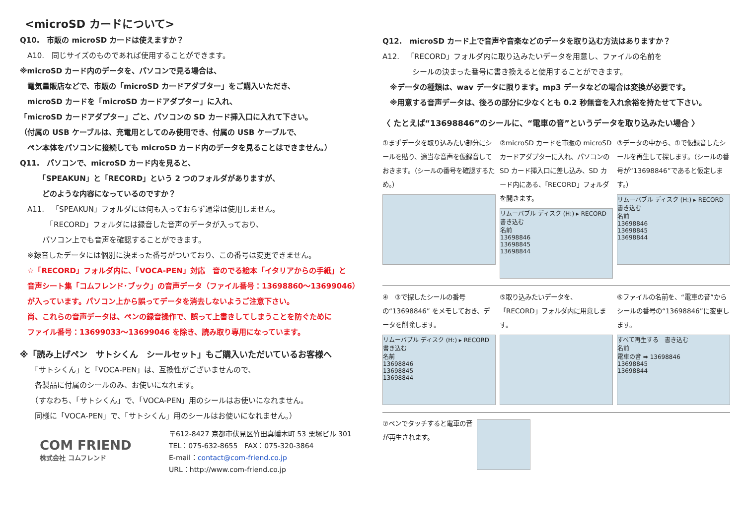<microSD カードについて>
Q10.　市販の microSD カードは使えますか？
　A10.　同じサイズのものであれば使用することができます。
※microSD カード内のデータを、パソコンで見る場合は、
　電気量販店などで、市販の「microSD カードアダプター」をご購入いただき、
　microSD カードを「microSD カードアダプター」に入れ、
「microSD カードアダプター」ごと、パソコンの SD カード挿入口に入れて下さい。
（付属の USB ケーブルは、充電用としてのみ使用でき、付属の USB ケーブルで、
　ペン本体をパソコンに接続しても microSD カード内のデータを見ることはできません。）
Q11.　パソコンで、microSD カード内を見ると、
　　　「SPEAKUN」と「RECORD」という 2 つのフォルダがありますが、
　　　どのような内容になっているのですか？
　A11.　「SPEAKUN」フォルダには何も入っておらず通常は使用しません。
　　　　「RECORD」フォルダには録音した音声のデータが入っており、
　　　パソコン上でも音声を確認することができます。
　※録音したデータには個別に決まった番号がついており、この番号は変更できません。
　☆「RECORD」フォルダ内に、「VOCA-PEN」対応　音のでる絵本「イタリアからの手紙」と
　音声シート集「コムフレンド･ブック」の音声データ（ファイル番号：13698860～13699046）
　が入っています。パソコン上から誤ってデータを消去しないようご注意下さい。
　尚、これらの音声データは、ペンの録音操作で、誤って上書きしてしまうことを防ぐために
　ファイル番号：13699033～13699046 を除き、読み取り専用になっています。
※「読み上げペン　サトシくん　シールセット」もご購入いただいているお客様へ
　　「サトシくん」と「VOCA-PEN」は、互換性がございませんので、
　　各製品に付属のシールのみ、お使いになれます。
　　（すなわち、「サトシくん」で、「VOCA-PEN」用のシールはお使いになれません。
　　同様に「VOCA-PEN」で、「サトシくん」用のシールはお使いになれません。）
COM FRIEND
株式会社 コムフレンド
〒612-8427 京都市伏見区竹田真幡木町 53 栗塚ビル 301
TEL：075-632-8655　FAX：075-320-3864
E-mail：contact@com-friend.co.jp
URL：http://www.com-friend.co.jp
Q12.　microSD カード上で音声や音楽などのデータを取り込む方法はありますか？
A12.　「RECORD」フォルダ内に取り込みたいデータを用意し、ファイルの名前を
　　　　シールの決まった番号に書き換えると使用することができます。
　※データの種類は、wav データに限ります。mp3 データなどの場合は変換が必要です。
　※用意する音声データは、後ろの部分に少なくとも 0.2 秒無音を入れ余裕を持たせて下さい。
〈 たとえば“13698846”のシールに、“電車の音”というデータを取り込みたい場合 〉
①まずデータを取り込みたい部分にシールを貼り、適当な音声を仮録音しておきます。（シールの番号を確認するため。）
②microSD カードを市販の microSD カードアダプターに入れ、パソコンの SD カード挿入口に差し込み、SD カード内にある、「RECORD」フォルダを開きます。
リムーバブル ディスク (H:) ▸ RECORD
書き込む
名前
13698846
13698845
13698844
③データの中から、①で仮録音したシールを再生して探します。（シールの番号が“13698846”であると仮定します。）
リムーバブル ディスク (H:) ▸ RECORD
書き込む
名前
13698846
13698845
13698844
④　③で探したシールの番号の“13698846” をメモしておき、データを削除します。
リムーバブル ディスク (H:) ▸ RECORD
書き込む
名前
13698846
13698845
13698844
⑤取り込みたいデータを、「RECORD」フォルダ内に用意します。
⑥ファイルの名前を、“電車の音”からシールの番号の“13698846”に変更します。
すべて再生する　書き込む
名前
電車の音 ➡ 13698846
13698845
13698844
⑦ペンでタッチすると電車の音が再生されます。